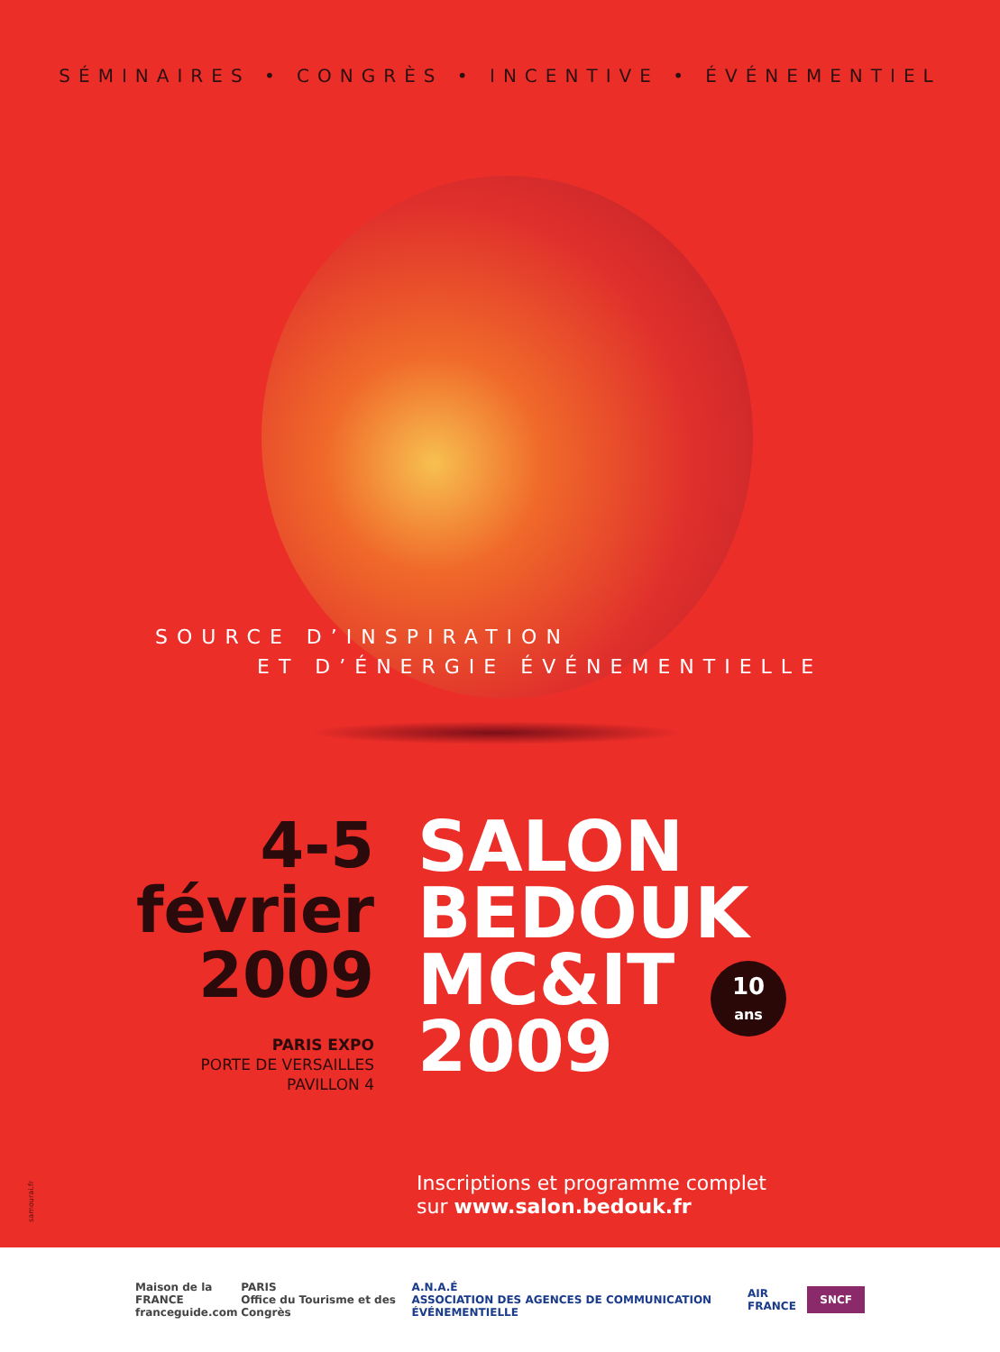SÉMINAIRES • CONGRÈS • INCENTIVE • ÉVÉNEMENTIEL
SOURCE D’INSPIRATION
ET D’ÉNERGIE ÉVÉNEMENTIELLE
4-5
février
2009
PARIS EXPO
PORTE DE VERSAILLES
PAVILLON 4
SALON
BEDOUK
MC&IT
2009
10
ans
Inscriptions et programme complet
sur www.salon.bedouk.fr
samourai.fr
Maison de la FRANCE
franceguide.com PARIS
Office du Tourisme et des Congrès A.N.A.É
ASSOCIATION DES AGENCES DE COMMUNICATION ÉVÉNEMENTIELLE AIR FRANCE SNCF